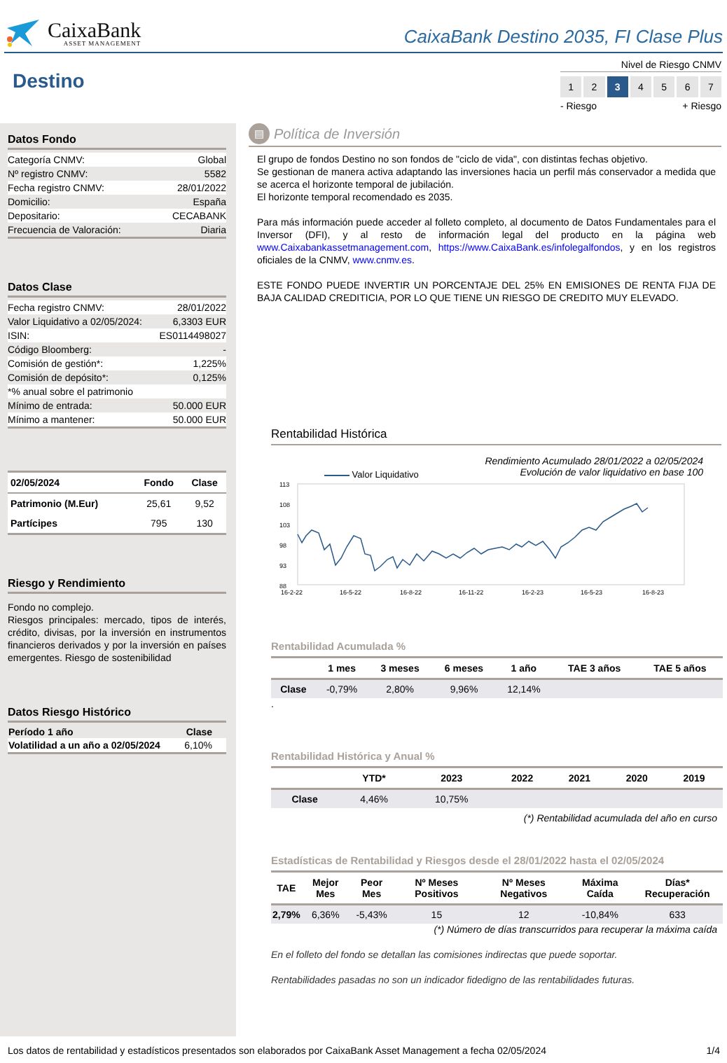CaixaBank
ASSET MANAGEMENT
CaixaBank Destino 2035, FI Clase Plus
Destino
Nivel de Riesgo CNMV
1 2 3 4567
- Riesgo + Riesgo
Datos Fondo
| Categoría CNMV: | Global |
| Nº registro CNMV: | 5582 |
| Fecha registro CNMV: | 28/01/2022 |
| Domicilio: | España |
| Depositario: | CECABANK |
| Frecuencia de Valoración: | Diaria |
Datos Clase
| Fecha registro CNMV: | 28/01/2022 |
| Valor Liquidativo a 02/05/2024: | 6,3303 EUR |
| ISIN: | ES0114498027 |
| Código Bloomberg: | - |
| Comisión de gestión*: | 1,225% |
| Comisión de depósito*: | 0,125% |
| *% anual sobre el patrimonio | |
| Mínimo de entrada: | 50.000 EUR |
| Mínimo a mantener: | 50.000 EUR |
| 02/05/2024 | Fondo | Clase |
| --- | --- | --- |
| Patrimonio (M.Eur) | 25,61 | 9,52 |
| Partícipes | 795 | 130 |
Riesgo y Rendimiento
Fondo no complejo.
Riesgos principales: mercado, tipos de interés, crédito, divisas, por la inversión en instrumentos financieros derivados y por la inversión en países emergentes. Riesgo de sostenibilidad
Datos Riesgo Histórico
| Período 1 año | Clase |
| --- | --- |
| Volatilidad a un año a 02/05/2024 | 6,10% |
▤ Política de Inversión
El grupo de fondos Destino no son fondos de "ciclo de vida", con distintas fechas objetivo.
Se gestionan de manera activa adaptando las inversiones hacia un perfil más conservador a medida que se acerca el horizonte temporal de jubilación.
El horizonte temporal recomendado es 2035.
Para más información puede acceder al folleto completo, al documento de Datos Fundamentales para el Inversor (DFI), y al resto de información legal del producto en la página web www.Caixabankassetmanagement.com, https://www.CaixaBank.es/infolegalfondos, y en los registros oficiales de la CNMV, www.cnmv.es.
ESTE FONDO PUEDE INVERTIR UN PORCENTAJE DEL 25% EN EMISIONES DE RENTA FIJA DE BAJA CALIDAD CREDITICIA, POR LO QUE TIENE UN RIESGO DE CREDITO MUY ELEVADO.
Rentabilidad Histórica
Valor Liquidativo Rendimiento Acumulado 28/01/2022 a 02/05/2024
Evolución de valor liquidativo en base 100
113
108
103
98
93
88
16-2-22
16-5-22
16-8-22
16-11-22
16-2-23
16-5-23
16-8-23
Rentabilidad Acumulada %
| | 1 mes | 3 meses | 6 meses | 1 año | TAE 3 años | TAE 5 años |
| --- | --- | --- | --- | --- | --- | --- |
| Clase | -0,79% | 2,80% | 9,96% | 12,14% | | |
.
Rentabilidad Histórica y Anual %
| | YTD* | 2023 | 2022 | 2021 | 2020 | 2019 |
| --- | --- | --- | --- | --- | --- | --- |
| Clase | 4,46% | 10,75% | | | | |
(*) Rentabilidad acumulada del año en curso
Estadísticas de Rentabilidad y Riesgos desde el 28/01/2022 hasta el 02/05/2024
| TAE | Mejor Mes | Peor Mes | Nº Meses Positivos | Nº Meses Negativos | Máxima Caída | Días* Recuperación |
| --- | --- | --- | --- | --- | --- | --- |
| 2,79% | 6,36% | -5,43% | 15 | 12 | -10,84% | 633 |
(*) Número de días transcurridos para recuperar la máxima caída
En el folleto del fondo se detallan las comisiones indirectas que puede soportar.
Rentabilidades pasadas no son un indicador fidedigno de las rentabilidades futuras.
Los datos de rentabilidad y estadísticos presentados son elaborados por CaixaBank Asset Management a fecha 02/05/2024 1/4